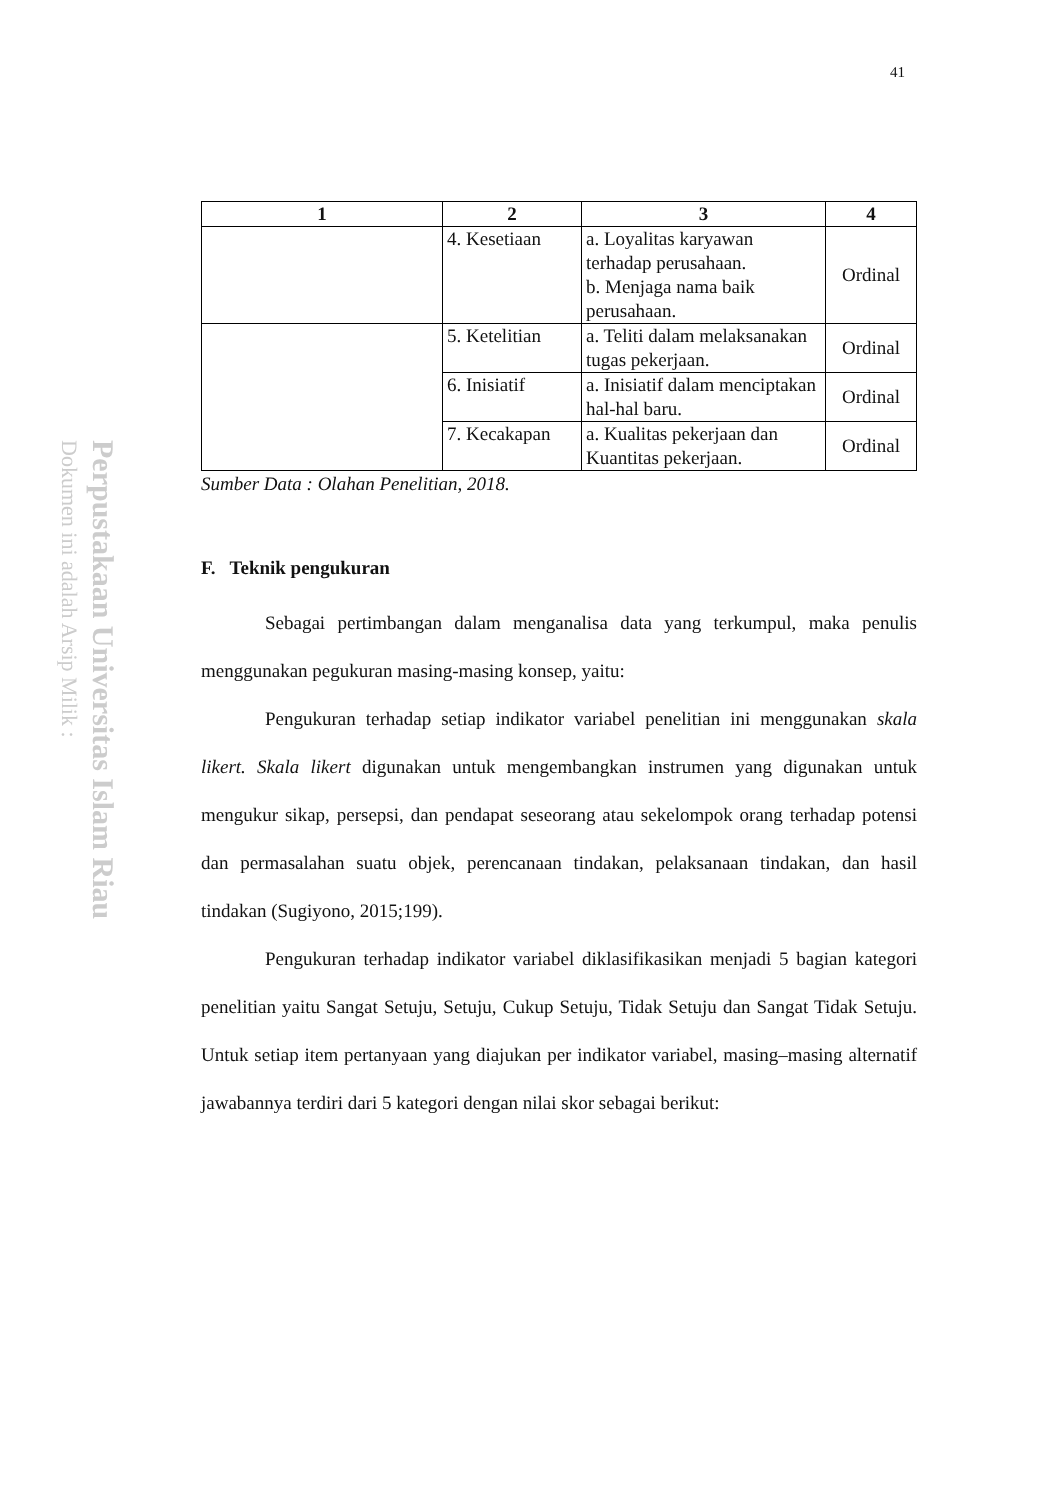41
Perpustakaan Universitas Islam Riau
Dokumen ini adalah Arsip Milik :
| 1 | 2 | 3 | 4 |
| --- | --- | --- | --- |
| | 4. Kesetiaan | a. Loyalitas karyawan terhadap perusahaan. b. Menjaga nama baik perusahaan. | Ordinal |
| | 5. Ketelitian | a. Teliti dalam melaksanakan tugas pekerjaan. | Ordinal |
| | 6. Inisiatif | a. Inisiatif dalam menciptakan hal-hal baru. | Ordinal |
| | 7. Kecakapan | a. Kualitas pekerjaan dan Kuantitas pekerjaan. | Ordinal |
Sumber Data : Olahan Penelitian, 2018.
F. Teknik pengukuran
Sebagai pertimbangan dalam menganalisa data yang terkumpul, maka penulis menggunakan pegukuran masing-masing konsep, yaitu:
Pengukuran terhadap setiap indikator variabel penelitian ini menggunakan skala likert. Skala likert digunakan untuk mengembangkan instrumen yang digunakan untuk mengukur sikap, persepsi, dan pendapat seseorang atau sekelompok orang terhadap potensi dan permasalahan suatu objek, perencanaan tindakan, pelaksanaan tindakan, dan hasil tindakan (Sugiyono, 2015;199).
Pengukuran terhadap indikator variabel diklasifikasikan menjadi 5 bagian kategori penelitian yaitu Sangat Setuju, Setuju, Cukup Setuju, Tidak Setuju dan Sangat Tidak Setuju. Untuk setiap item pertanyaan yang diajukan per indikator variabel, masing–masing alternatif jawabannya terdiri dari 5 kategori dengan nilai skor sebagai berikut: